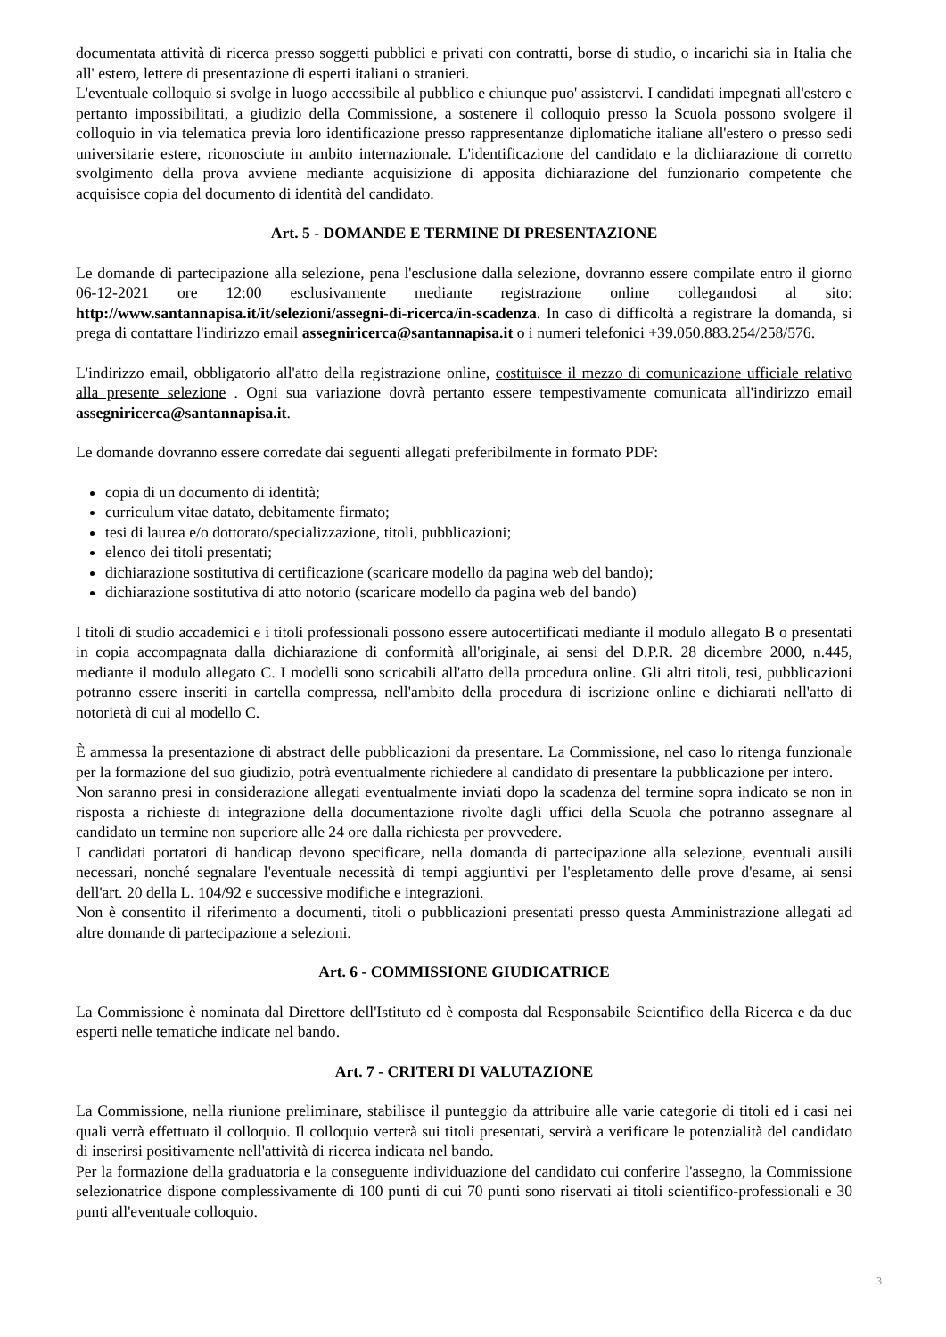documentata attività di ricerca presso soggetti pubblici e privati con contratti, borse di studio, o incarichi sia in Italia che all' estero, lettere di presentazione di esperti italiani o stranieri.
L'eventuale colloquio si svolge in luogo accessibile al pubblico e chiunque puo' assistervi. I candidati impegnati all'estero e pertanto impossibilitati, a giudizio della Commissione, a sostenere il colloquio presso la Scuola possono svolgere il colloquio in via telematica previa loro identificazione presso rappresentanze diplomatiche italiane all'estero o presso sedi universitarie estere, riconosciute in ambito internazionale. L'identificazione del candidato e la dichiarazione di corretto svolgimento della prova avviene mediante acquisizione di apposita dichiarazione del funzionario competente che acquisisce copia del documento di identità del candidato.
Art. 5 - DOMANDE E TERMINE DI PRESENTAZIONE
Le domande di partecipazione alla selezione, pena l'esclusione dalla selezione, dovranno essere compilate entro il giorno 06-12-2021 ore 12:00 esclusivamente mediante registrazione online collegandosi al sito: http://www.santannapisa.it/it/selezioni/assegni-di-ricerca/in-scadenza. In caso di difficoltà a registrare la domanda, si prega di contattare l'indirizzo email assegniricerca@santannapisa.it o i numeri telefonici +39.050.883.254/258/576.
L'indirizzo email, obbligatorio all'atto della registrazione online, costituisce il mezzo di comunicazione ufficiale relativo alla presente selezione . Ogni sua variazione dovrà pertanto essere tempestivamente comunicata all'indirizzo email assegniricerca@santannapisa.it.
Le domande dovranno essere corredate dai seguenti allegati preferibilmente in formato PDF:
copia di un documento di identità;
curriculum vitae datato, debitamente firmato;
tesi di laurea e/o dottorato/specializzazione, titoli, pubblicazioni;
elenco dei titoli presentati;
dichiarazione sostitutiva di certificazione (scaricare modello da pagina web del bando);
dichiarazione sostitutiva di atto notorio (scaricare modello da pagina web del bando)
I titoli di studio accademici e i titoli professionali possono essere autocertificati mediante il modulo allegato B o presentati in copia accompagnata dalla dichiarazione di conformità all'originale, ai sensi del D.P.R. 28 dicembre 2000, n.445, mediante il modulo allegato C. I modelli sono scricabili all'atto della procedura online. Gli altri titoli, tesi, pubblicazioni potranno essere inseriti in cartella compressa, nell'ambito della procedura di iscrizione online e dichiarati nell'atto di notorietà di cui al modello C.
È ammessa la presentazione di abstract delle pubblicazioni da presentare. La Commissione, nel caso lo ritenga funzionale per la formazione del suo giudizio, potrà eventualmente richiedere al candidato di presentare la pubblicazione per intero.
Non saranno presi in considerazione allegati eventualmente inviati dopo la scadenza del termine sopra indicato se non in risposta a richieste di integrazione della documentazione rivolte dagli uffici della Scuola che potranno assegnare al candidato un termine non superiore alle 24 ore dalla richiesta per provvedere.
I candidati portatori di handicap devono specificare, nella domanda di partecipazione alla selezione, eventuali ausili necessari, nonché segnalare l'eventuale necessità di tempi aggiuntivi per l'espletamento delle prove d'esame, ai sensi dell'art. 20 della L. 104/92 e successive modifiche e integrazioni.
Non è consentito il riferimento a documenti, titoli o pubblicazioni presentati presso questa Amministrazione allegati ad altre domande di partecipazione a selezioni.
Art. 6 - COMMISSIONE GIUDICATRICE
La Commissione è nominata dal Direttore dell'Istituto ed è composta dal Responsabile Scientifico della Ricerca e da due esperti nelle tematiche indicate nel bando.
Art. 7 - CRITERI DI VALUTAZIONE
La Commissione, nella riunione preliminare, stabilisce il punteggio da attribuire alle varie categorie di titoli ed i casi nei quali verrà effettuato il colloquio. Il colloquio verterà sui titoli presentati, servirà a verificare le potenzialità del candidato di inserirsi positivamente nell'attività di ricerca indicata nel bando.
Per la formazione della graduatoria e la conseguente individuazione del candidato cui conferire l'assegno, la Commissione selezionatrice dispone complessivamente di 100 punti di cui 70 punti sono riservati ai titoli scientifico-professionali e 30 punti all'eventuale colloquio.
3